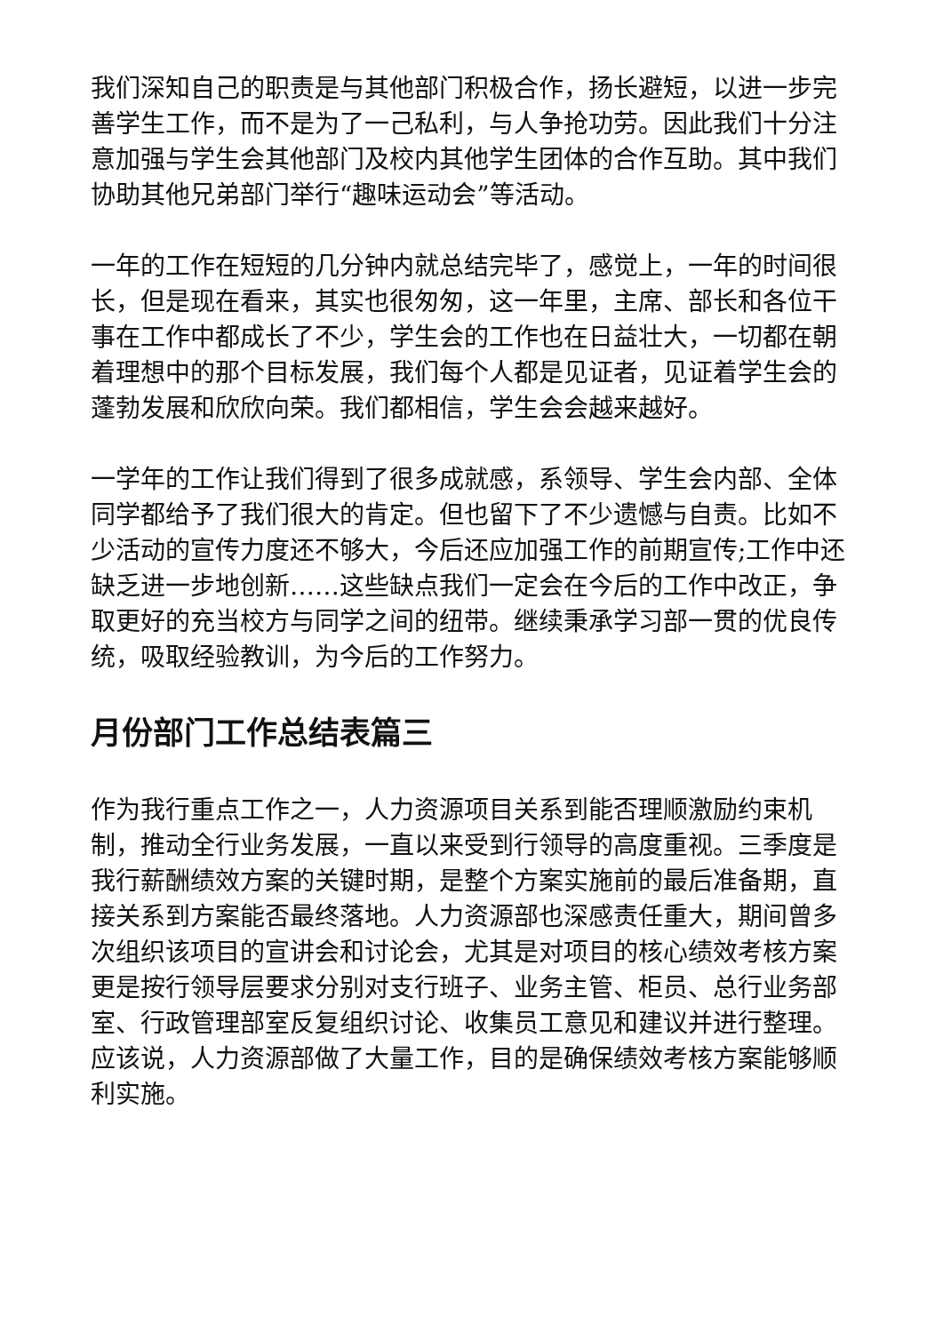我们深知自己的职责是与其他部门积极合作，扬长避短，以进一步完善学生工作，而不是为了一己私利，与人争抢功劳。因此我们十分注意加强与学生会其他部门及校内其他学生团体的合作互助。其中我们协助其他兄弟部门举行“趣味运动会”等活动。
一年的工作在短短的几分钟内就总结完毕了，感觉上，一年的时间很长，但是现在看来，其实也很匆匆，这一年里，主席、部长和各位干事在工作中都成长了不少，学生会的工作也在日益壮大，一切都在朝着理想中的那个目标发展，我们每个人都是见证者，见证着学生会的蓬勃发展和欣欣向荣。我们都相信，学生会会越来越好。
一学年的工作让我们得到了很多成就感，系领导、学生会内部、全体同学都给予了我们很大的肯定。但也留下了不少遗憾与自责。比如不少活动的宣传力度还不够大，今后还应加强工作的前期宣传;工作中还缺乏进一步地创新……这些缺点我们一定会在今后的工作中改正，争取更好的充当校方与同学之间的纽带。继续秉承学习部一贯的优良传统，吸取经验教训，为今后的工作努力。
月份部门工作总结表篇三
作为我行重点工作之一，人力资源项目关系到能否理顺激励约束机制，推动全行业务发展，一直以来受到行领导的高度重视。三季度是我行薪酬绩效方案的关键时期，是整个方案实施前的最后准备期，直接关系到方案能否最终落地。人力资源部也深感责任重大，期间曾多次组织该项目的宣讲会和讨论会，尤其是对项目的核心绩效考核方案更是按行领导层要求分别对支行班子、业务主管、柜员、总行业务部室、行政管理部室反复组织讨论、收集员工意见和建议并进行整理。应该说，人力资源部做了大量工作，目的是确保绩效考核方案能够顺利实施。